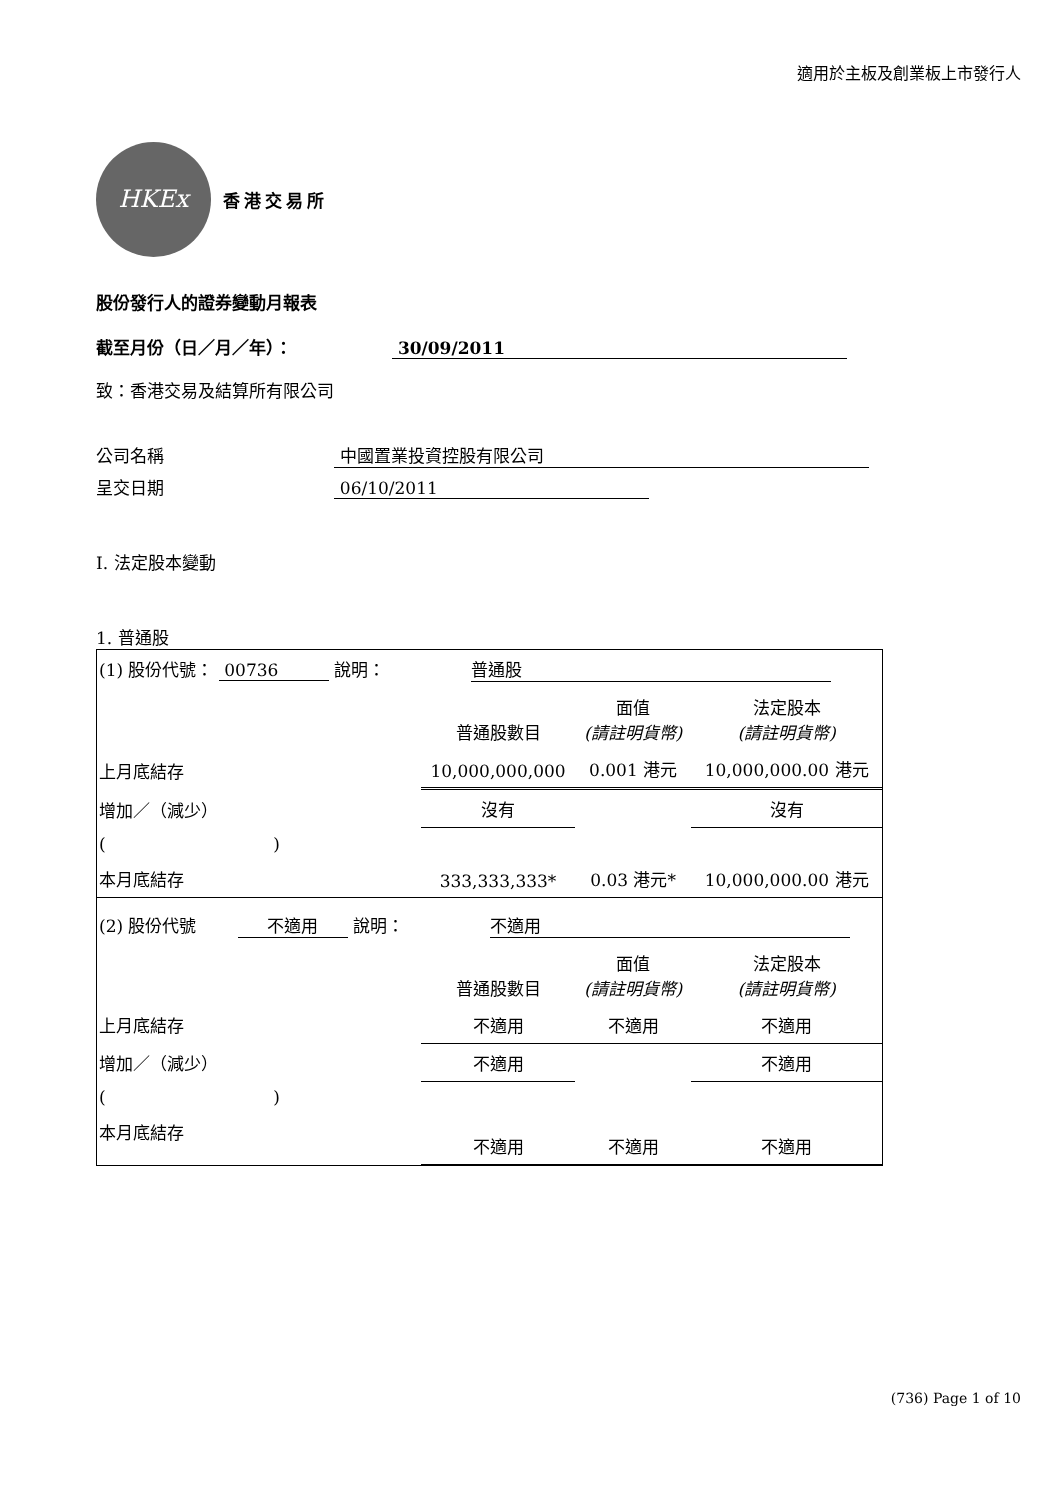適用於主板及創業板上市發行人
HKEx
香港交易所
股份發行人的證券變動月報表
截至月份（日／月／年）： 30/09/2011
致：香港交易及結算所有限公司
公司名稱 中國置業投資控股有限公司
呈交日期 06/10/2011
I. 法定股本變動
1. 普通股
| (1) 股份代號： 00736 說明： 普通股 | | | |
| | 普通股數目 | 面值 (請註明貨幣) | 法定股本 (請註明貨幣) |
| 上月底結存 | 10,000,000,000 | 0.001 港元 | 10,000,000.00 港元 |
| 增加／（減少） | 沒有 | | 沒有 |
| ( ) | | | |
| 本月底結存 | 333,333,333* | 0.03 港元* | 10,000,000.00 港元 |
| (2) 股份代號 不適用 說明： 不適用 | | | |
| | 普通股數目 | 面值 (請註明貨幣) | 法定股本 (請註明貨幣) |
| 上月底結存 | 不適用 | 不適用 | 不適用 |
| 增加／（減少） | 不適用 | | 不適用 |
| ( ) | | | |
| 本月底結存 | 不適用 | 不適用 | 不適用 |
(736) Page 1 of 10